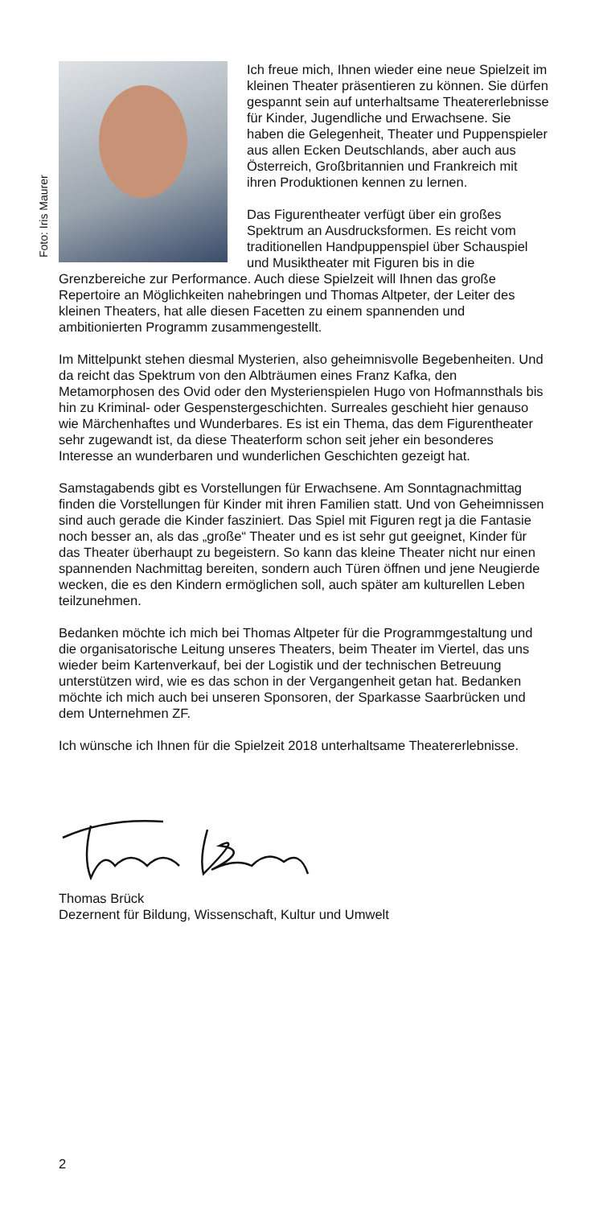Foto: Iris Maurer
Ich freue mich, Ihnen wieder eine neue Spielzeit im kleinen Theater präsentieren zu können. Sie dürfen gespannt sein auf unterhaltsame Theatererlebnisse für Kinder, Jugendliche und Erwachsene. Sie haben die Gelegenheit, Theater und Puppenspieler aus allen Ecken Deutschlands, aber auch aus Österreich, Großbritannien und Frankreich mit ihren Produktionen kennen zu lernen.
Das Figurentheater verfügt über ein großes Spektrum an Ausdrucksformen. Es reicht vom traditionellen Handpuppenspiel über Schauspiel und Musiktheater mit Figuren bis in die Grenzbereiche zur Performance. Auch diese Spielzeit will Ihnen das große Repertoire an Möglichkeiten nahebringen und Thomas Altpeter, der Leiter des kleinen Theaters, hat alle diesen Facetten zu einem spannenden und ambitionierten Programm zusammengestellt.
Im Mittelpunkt stehen diesmal Mysterien, also geheimnisvolle Begebenheiten. Und da reicht das Spektrum von den Albträumen eines Franz Kafka, den Metamorphosen des Ovid oder den Mysterienspielen Hugo von Hofmannsthals bis hin zu Kriminal- oder Gespenstergeschichten. Surreales geschieht hier genauso wie Märchenhaftes und Wunderbares. Es ist ein Thema, das dem Figurentheater sehr zugewandt ist, da diese Theaterform schon seit jeher ein besonderes Interesse an wunderbaren und wunderlichen Geschichten gezeigt hat.
Samstagabends gibt es Vorstellungen für Erwachsene. Am Sonntagnachmittag finden die Vorstellungen für Kinder mit ihren Familien statt. Und von Geheimnissen sind auch gerade die Kinder fasziniert. Das Spiel mit Figuren regt ja die Fantasie noch besser an, als das „große“ Theater und es ist sehr gut geeignet, Kinder für das Theater überhaupt zu begeistern. So kann das kleine Theater nicht nur einen spannenden Nachmittag bereiten, sondern auch Türen öffnen und jene Neugierde wecken, die es den Kindern ermöglichen soll, auch später am kulturellen Leben teilzunehmen.
Bedanken möchte ich mich bei Thomas Altpeter für die Programmgestaltung und die organisatorische Leitung unseres Theaters, beim Theater im Viertel, das uns wieder beim Kartenverkauf, bei der Logistik und der technischen Betreuung unterstützen wird, wie es das schon in der Vergangenheit getan hat. Bedanken möchte ich mich auch bei unseren Sponsoren, der Sparkasse Saarbrücken und dem Unternehmen ZF.
Ich wünsche ich Ihnen für die Spielzeit 2018 unterhaltsame Theatererlebnisse.
Thomas Brück
Dezernent für Bildung, Wissenschaft, Kultur und Umwelt
2